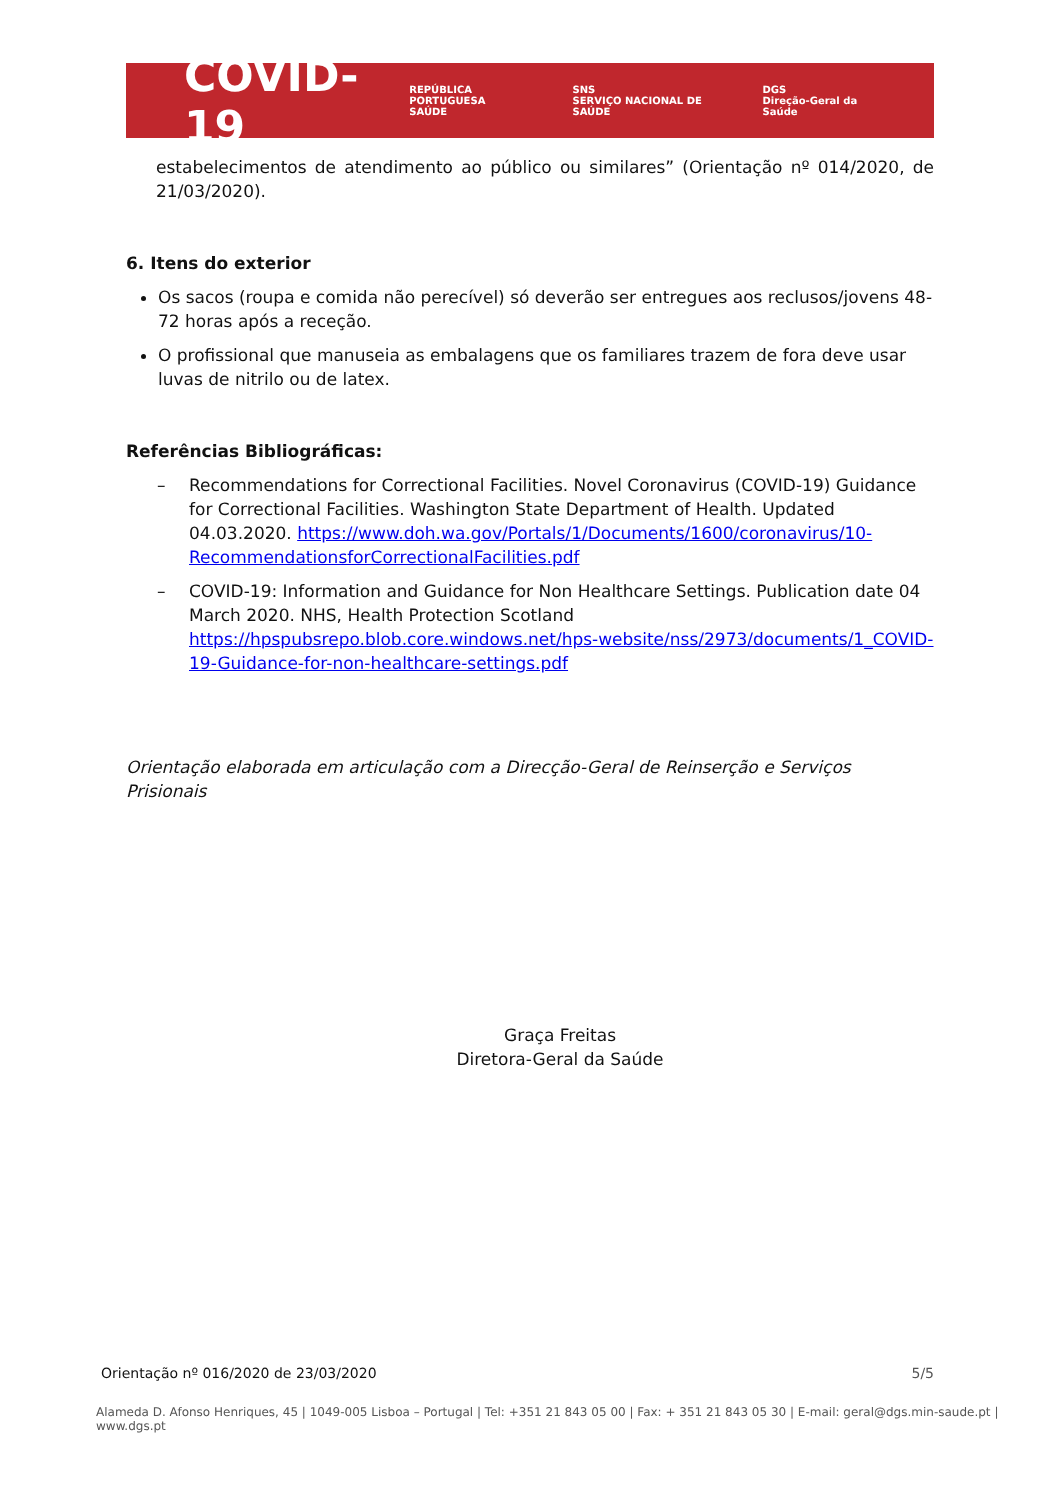COVID-19
REPÚBLICA PORTUGUESA
SAÚDE SNS
SERVIÇO NACIONAL DE SAÚDE DGS
Direção-Geral da Saúde
estabelecimentos de atendimento ao público ou similares” (Orientação nº 014/2020, de 21/03/2020).
6. Itens do exterior
Os sacos (roupa e comida não perecível) só deverão ser entregues aos reclusos/jovens 48-72 horas após a receção.
O profissional que manuseia as embalagens que os familiares trazem de fora deve usar luvas de nitrilo ou de latex.
Referências Bibliográficas:
– Recommendations for Correctional Facilities. Novel Coronavirus (COVID-19) Guidance for Correctional Facilities. Washington State Department of Health. Updated 04.03.2020. https://www.doh.wa.gov/Portals/1/Documents/1600/coronavirus/10-RecommendationsforCorrectionalFacilities.pdf
– COVID-19: Information and Guidance for Non Healthcare Settings. Publication date 04 March 2020. NHS, Health Protection Scotland https://hpspubsrepo.blob.core.windows.net/hps-website/nss/2973/documents/1_COVID-19-Guidance-for-non-healthcare-settings.pdf
Orientação elaborada em articulação com a Direcção-Geral de Reinserção e Serviços Prisionais
Graça Freitas
Diretora-Geral da Saúde
Orientação nº 016/2020 de 23/03/2020 5/5
Alameda D. Afonso Henriques, 45 | 1049-005 Lisboa – Portugal | Tel: +351 21 843 05 00 | Fax: + 351 21 843 05 30 | E-mail: geral@dgs.min-saude.pt | www.dgs.pt